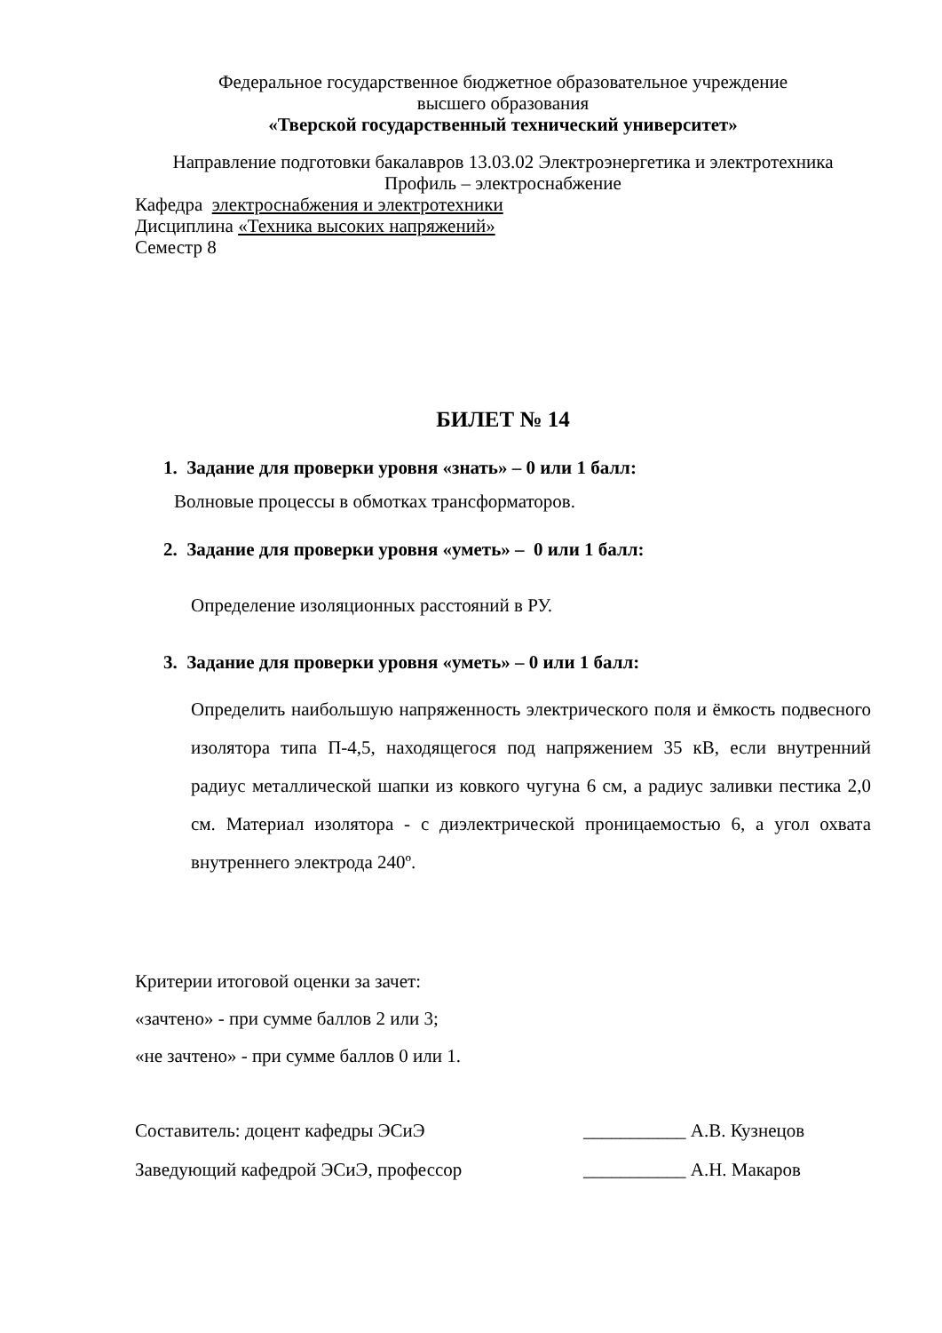Федеральное государственное бюджетное образовательное учреждение
высшего образования
«Тверской государственный технический университет»
Направление подготовки бакалавров 13.03.02 Электроэнергетика и электротехника
Профиль – электроснабжение
Кафедра электроснабжения и электротехники
Дисциплина «Техника высоких напряжений»
Семестр 8
БИЛЕТ № 14
1. Задание для проверки уровня «знать» – 0 или 1 балл:
Волновые процессы в обмотках трансформаторов.
2. Задание для проверки уровня «уметь» – 0 или 1 балл:
Определение изоляционных расстояний в РУ.
3. Задание для проверки уровня «уметь» – 0 или 1 балл:
Определить наибольшую напряженность электрического поля и ёмкость подвесного изолятора типа П-4,5, находящегося под напряжением 35 кВ, если внутренний радиус металлической шапки из ковкого чугуна 6 см, а радиус заливки пестика 2,0 см. Материал изолятора - с диэлектрической проницаемостью 6, а угол охвата внутреннего электрода 240º.
Критерии итоговой оценки за зачет:
«зачтено» - при сумме баллов 2 или 3;
«не зачтено» - при сумме баллов 0 или 1.
Составитель: доцент кафедры ЭСиЭ ___________ А.В. Кузнецов
Заведующий кафедрой ЭСиЭ, профессор ___________ А.Н. Макаров